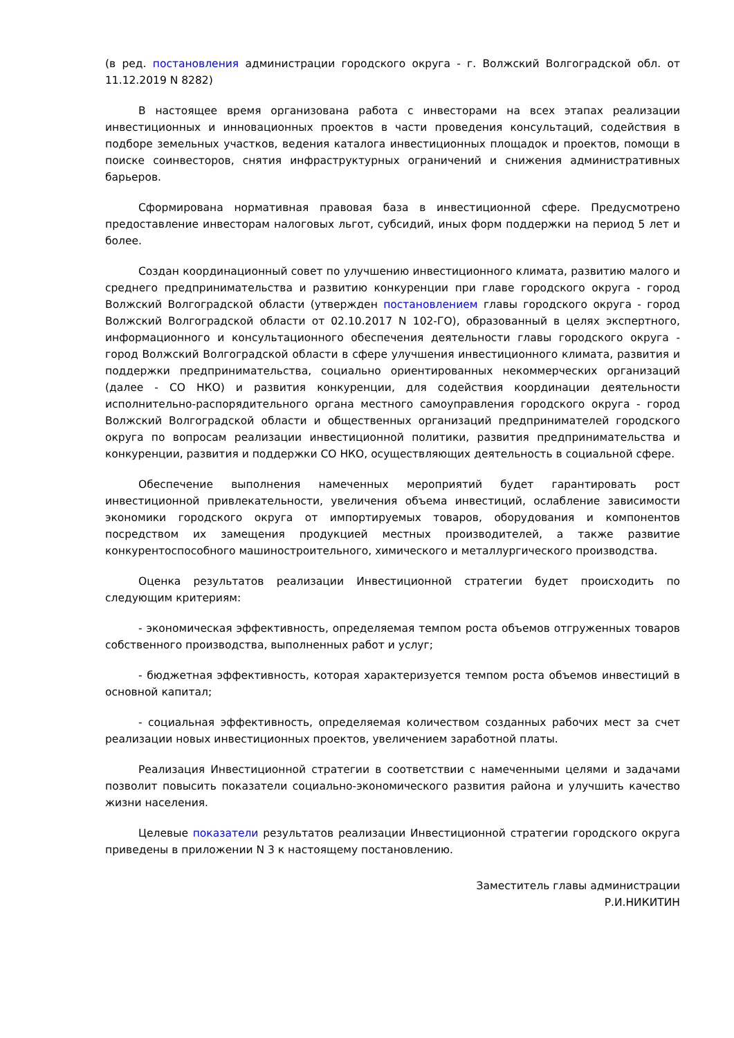(в ред. постановления администрации городского округа - г. Волжский Волгоградской обл. от 11.12.2019 N 8282)
В настоящее время организована работа с инвесторами на всех этапах реализации инвестиционных и инновационных проектов в части проведения консультаций, содействия в подборе земельных участков, ведения каталога инвестиционных площадок и проектов, помощи в поиске соинвесторов, снятия инфраструктурных ограничений и снижения административных барьеров.
Сформирована нормативная правовая база в инвестиционной сфере. Предусмотрено предоставление инвесторам налоговых льгот, субсидий, иных форм поддержки на период 5 лет и более.
Создан координационный совет по улучшению инвестиционного климата, развитию малого и среднего предпринимательства и развитию конкуренции при главе городского округа - город Волжский Волгоградской области (утвержден постановлением главы городского округа - город Волжский Волгоградской области от 02.10.2017 N 102-ГО), образованный в целях экспертного, информационного и консультационного обеспечения деятельности главы городского округа - город Волжский Волгоградской области в сфере улучшения инвестиционного климата, развития и поддержки предпринимательства, социально ориентированных некоммерческих организаций (далее - СО НКО) и развития конкуренции, для содействия координации деятельности исполнительно-распорядительного органа местного самоуправления городского округа - город Волжский Волгоградской области и общественных организаций предпринимателей городского округа по вопросам реализации инвестиционной политики, развития предпринимательства и конкуренции, развития и поддержки СО НКО, осуществляющих деятельность в социальной сфере.
Обеспечение выполнения намеченных мероприятий будет гарантировать рост инвестиционной привлекательности, увеличения объема инвестиций, ослабление зависимости экономики городского округа от импортируемых товаров, оборудования и компонентов посредством их замещения продукцией местных производителей, а также развитие конкурентоспособного машиностроительного, химического и металлургического производства.
Оценка результатов реализации Инвестиционной стратегии будет происходить по следующим критериям:
- экономическая эффективность, определяемая темпом роста объемов отгруженных товаров собственного производства, выполненных работ и услуг;
- бюджетная эффективность, которая характеризуется темпом роста объемов инвестиций в основной капитал;
- социальная эффективность, определяемая количеством созданных рабочих мест за счет реализации новых инвестиционных проектов, увеличением заработной платы.
Реализация Инвестиционной стратегии в соответствии с намеченными целями и задачами позволит повысить показатели социально-экономического развития района и улучшить качество жизни населения.
Целевые показатели результатов реализации Инвестиционной стратегии городского округа приведены в приложении N 3 к настоящему постановлению.
Заместитель главы администрации
Р.И.НИКИТИН